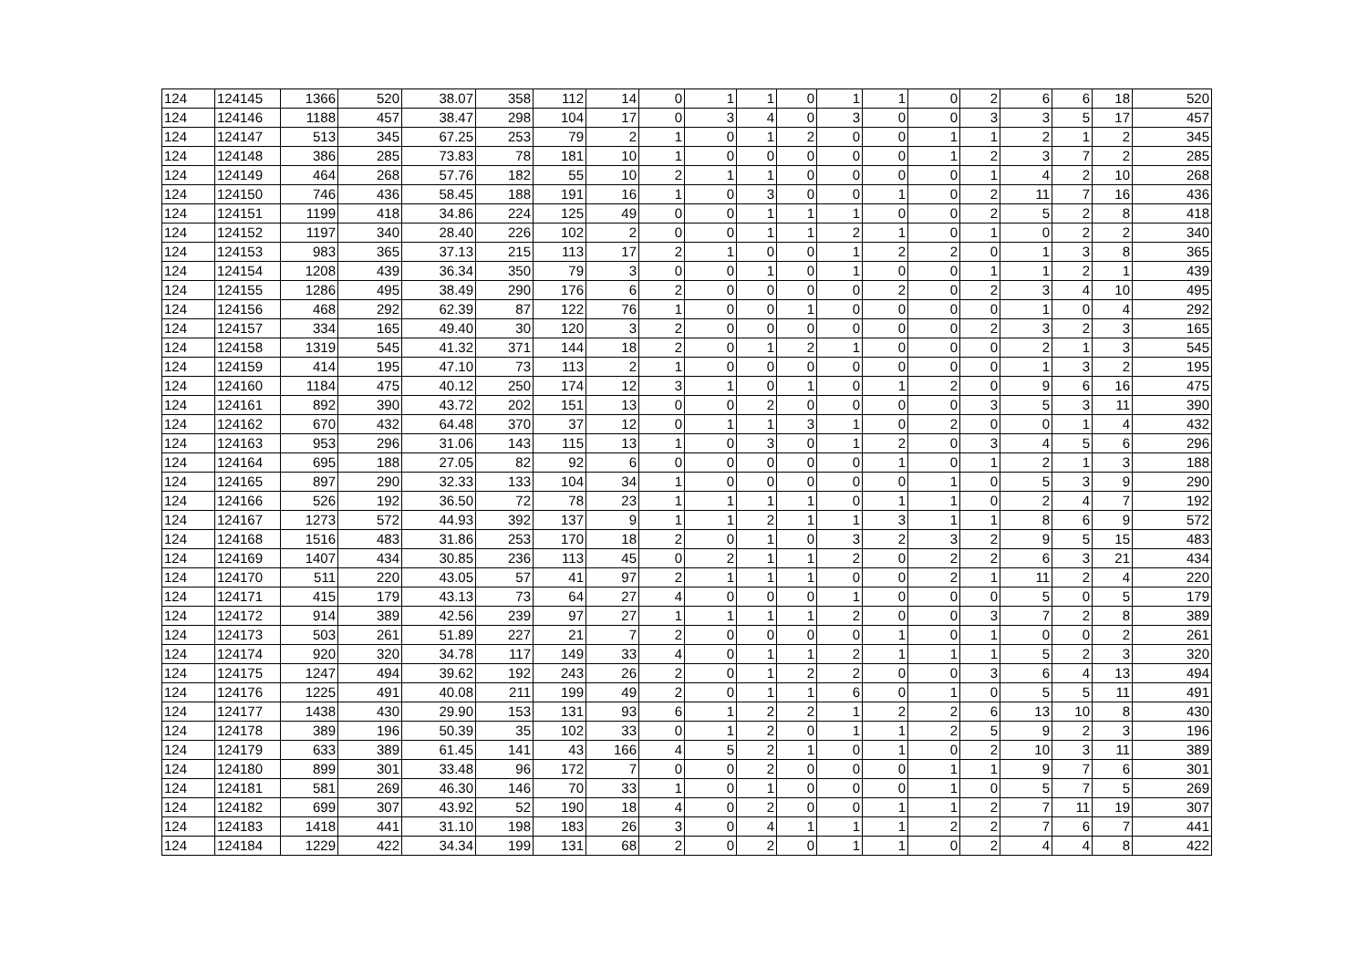| 124 | 124145 | 1366 | 520 | 38.07 | 358 | 112 | 14 | 0 | 1 | 1 | 0 | 1 | 1 | 0 | 2 | 6 | 6 | 18 | 520 |
| 124 | 124146 | 1188 | 457 | 38.47 | 298 | 104 | 17 | 0 | 3 | 4 | 0 | 3 | 0 | 0 | 3 | 3 | 5 | 17 | 457 |
| 124 | 124147 | 513 | 345 | 67.25 | 253 | 79 | 2 | 1 | 0 | 1 | 2 | 0 | 0 | 1 | 1 | 2 | 1 | 2 | 345 |
| 124 | 124148 | 386 | 285 | 73.83 | 78 | 181 | 10 | 1 | 0 | 0 | 0 | 0 | 0 | 1 | 2 | 3 | 7 | 2 | 285 |
| 124 | 124149 | 464 | 268 | 57.76 | 182 | 55 | 10 | 2 | 1 | 1 | 0 | 0 | 0 | 0 | 1 | 4 | 2 | 10 | 268 |
| 124 | 124150 | 746 | 436 | 58.45 | 188 | 191 | 16 | 1 | 0 | 3 | 0 | 0 | 1 | 0 | 2 | 11 | 7 | 16 | 436 |
| 124 | 124151 | 1199 | 418 | 34.86 | 224 | 125 | 49 | 0 | 0 | 1 | 1 | 1 | 0 | 0 | 2 | 5 | 2 | 8 | 418 |
| 124 | 124152 | 1197 | 340 | 28.40 | 226 | 102 | 2 | 0 | 0 | 1 | 1 | 2 | 1 | 0 | 1 | 0 | 2 | 2 | 340 |
| 124 | 124153 | 983 | 365 | 37.13 | 215 | 113 | 17 | 2 | 1 | 0 | 0 | 1 | 2 | 2 | 0 | 1 | 3 | 8 | 365 |
| 124 | 124154 | 1208 | 439 | 36.34 | 350 | 79 | 3 | 0 | 0 | 1 | 0 | 1 | 0 | 0 | 1 | 1 | 2 | 1 | 439 |
| 124 | 124155 | 1286 | 495 | 38.49 | 290 | 176 | 6 | 2 | 0 | 0 | 0 | 0 | 2 | 0 | 2 | 3 | 4 | 10 | 495 |
| 124 | 124156 | 468 | 292 | 62.39 | 87 | 122 | 76 | 1 | 0 | 0 | 1 | 0 | 0 | 0 | 0 | 1 | 0 | 4 | 292 |
| 124 | 124157 | 334 | 165 | 49.40 | 30 | 120 | 3 | 2 | 0 | 0 | 0 | 0 | 0 | 0 | 2 | 3 | 2 | 3 | 165 |
| 124 | 124158 | 1319 | 545 | 41.32 | 371 | 144 | 18 | 2 | 0 | 1 | 2 | 1 | 0 | 0 | 0 | 2 | 1 | 3 | 545 |
| 124 | 124159 | 414 | 195 | 47.10 | 73 | 113 | 2 | 1 | 0 | 0 | 0 | 0 | 0 | 0 | 0 | 1 | 3 | 2 | 195 |
| 124 | 124160 | 1184 | 475 | 40.12 | 250 | 174 | 12 | 3 | 1 | 0 | 1 | 0 | 1 | 2 | 0 | 9 | 6 | 16 | 475 |
| 124 | 124161 | 892 | 390 | 43.72 | 202 | 151 | 13 | 0 | 0 | 2 | 0 | 0 | 0 | 0 | 3 | 5 | 3 | 11 | 390 |
| 124 | 124162 | 670 | 432 | 64.48 | 370 | 37 | 12 | 0 | 1 | 1 | 3 | 1 | 0 | 2 | 0 | 0 | 1 | 4 | 432 |
| 124 | 124163 | 953 | 296 | 31.06 | 143 | 115 | 13 | 1 | 0 | 3 | 0 | 1 | 2 | 0 | 3 | 4 | 5 | 6 | 296 |
| 124 | 124164 | 695 | 188 | 27.05 | 82 | 92 | 6 | 0 | 0 | 0 | 0 | 0 | 1 | 0 | 1 | 2 | 1 | 3 | 188 |
| 124 | 124165 | 897 | 290 | 32.33 | 133 | 104 | 34 | 1 | 0 | 0 | 0 | 0 | 0 | 1 | 0 | 5 | 3 | 9 | 290 |
| 124 | 124166 | 526 | 192 | 36.50 | 72 | 78 | 23 | 1 | 1 | 1 | 1 | 0 | 1 | 1 | 0 | 2 | 4 | 7 | 192 |
| 124 | 124167 | 1273 | 572 | 44.93 | 392 | 137 | 9 | 1 | 1 | 2 | 1 | 1 | 3 | 1 | 1 | 8 | 6 | 9 | 572 |
| 124 | 124168 | 1516 | 483 | 31.86 | 253 | 170 | 18 | 2 | 0 | 1 | 0 | 3 | 2 | 3 | 2 | 9 | 5 | 15 | 483 |
| 124 | 124169 | 1407 | 434 | 30.85 | 236 | 113 | 45 | 0 | 2 | 1 | 1 | 2 | 0 | 2 | 2 | 6 | 3 | 21 | 434 |
| 124 | 124170 | 511 | 220 | 43.05 | 57 | 41 | 97 | 2 | 1 | 1 | 1 | 0 | 0 | 2 | 1 | 11 | 2 | 4 | 220 |
| 124 | 124171 | 415 | 179 | 43.13 | 73 | 64 | 27 | 4 | 0 | 0 | 0 | 1 | 0 | 0 | 0 | 5 | 0 | 5 | 179 |
| 124 | 124172 | 914 | 389 | 42.56 | 239 | 97 | 27 | 1 | 1 | 1 | 1 | 2 | 0 | 0 | 3 | 7 | 2 | 8 | 389 |
| 124 | 124173 | 503 | 261 | 51.89 | 227 | 21 | 7 | 2 | 0 | 0 | 0 | 0 | 1 | 0 | 1 | 0 | 0 | 2 | 261 |
| 124 | 124174 | 920 | 320 | 34.78 | 117 | 149 | 33 | 4 | 0 | 1 | 1 | 2 | 1 | 1 | 1 | 5 | 2 | 3 | 320 |
| 124 | 124175 | 1247 | 494 | 39.62 | 192 | 243 | 26 | 2 | 0 | 1 | 2 | 2 | 0 | 0 | 3 | 6 | 4 | 13 | 494 |
| 124 | 124176 | 1225 | 491 | 40.08 | 211 | 199 | 49 | 2 | 0 | 1 | 1 | 6 | 0 | 1 | 0 | 5 | 5 | 11 | 491 |
| 124 | 124177 | 1438 | 430 | 29.90 | 153 | 131 | 93 | 6 | 1 | 2 | 2 | 1 | 2 | 2 | 6 | 13 | 10 | 8 | 430 |
| 124 | 124178 | 389 | 196 | 50.39 | 35 | 102 | 33 | 0 | 1 | 2 | 0 | 1 | 1 | 2 | 5 | 9 | 2 | 3 | 196 |
| 124 | 124179 | 633 | 389 | 61.45 | 141 | 43 | 166 | 4 | 5 | 2 | 1 | 0 | 1 | 0 | 2 | 10 | 3 | 11 | 389 |
| 124 | 124180 | 899 | 301 | 33.48 | 96 | 172 | 7 | 0 | 0 | 2 | 0 | 0 | 0 | 1 | 1 | 9 | 7 | 6 | 301 |
| 124 | 124181 | 581 | 269 | 46.30 | 146 | 70 | 33 | 1 | 0 | 1 | 0 | 0 | 0 | 1 | 0 | 5 | 7 | 5 | 269 |
| 124 | 124182 | 699 | 307 | 43.92 | 52 | 190 | 18 | 4 | 0 | 2 | 0 | 0 | 1 | 1 | 2 | 7 | 11 | 19 | 307 |
| 124 | 124183 | 1418 | 441 | 31.10 | 198 | 183 | 26 | 3 | 0 | 4 | 1 | 1 | 1 | 2 | 2 | 7 | 6 | 7 | 441 |
| 124 | 124184 | 1229 | 422 | 34.34 | 199 | 131 | 68 | 2 | 0 | 2 | 0 | 1 | 1 | 0 | 2 | 4 | 4 | 8 | 422 |